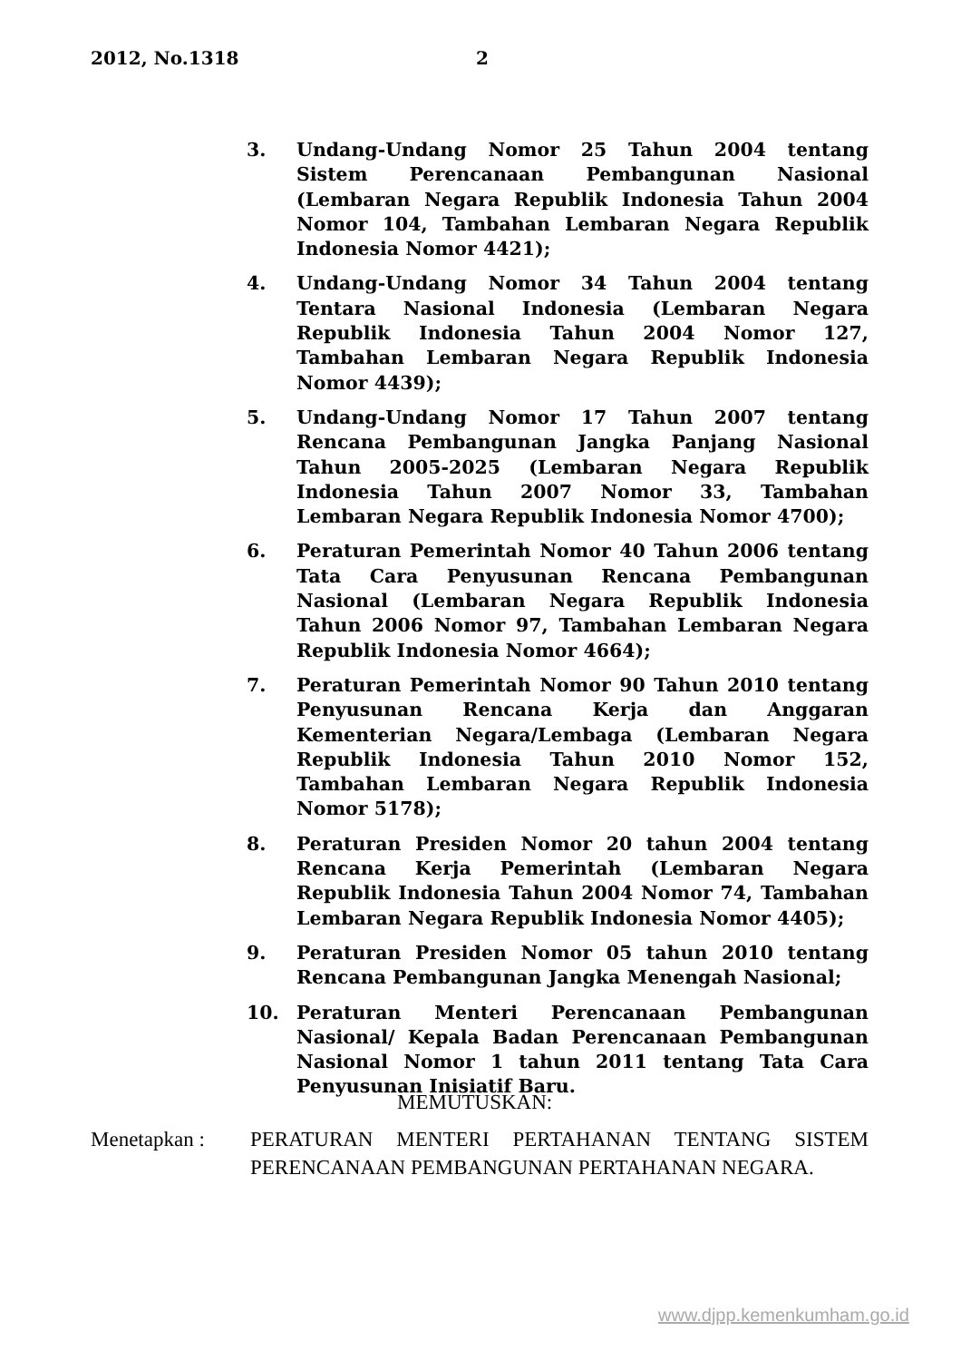2012, No.1318 2
3. Undang-Undang Nomor 25 Tahun 2004 tentang Sistem Perencanaan Pembangunan Nasional (Lembaran Negara Republik Indonesia Tahun 2004 Nomor 104, Tambahan Lembaran Negara Republik Indonesia Nomor 4421);
4. Undang-Undang Nomor 34 Tahun 2004 tentang Tentara Nasional Indonesia (Lembaran Negara Republik Indonesia Tahun 2004 Nomor 127, Tambahan Lembaran Negara Republik Indonesia Nomor 4439);
5. Undang-Undang Nomor 17 Tahun 2007 tentang Rencana Pembangunan Jangka Panjang Nasional Tahun 2005-2025 (Lembaran Negara Republik Indonesia Tahun 2007 Nomor 33, Tambahan Lembaran Negara Republik Indonesia Nomor 4700);
6. Peraturan Pemerintah Nomor 40 Tahun 2006 tentang Tata Cara Penyusunan Rencana Pembangunan Nasional (Lembaran Negara Republik Indonesia Tahun 2006 Nomor 97, Tambahan Lembaran Negara Republik Indonesia Nomor 4664);
7. Peraturan Pemerintah Nomor 90 Tahun 2010 tentang Penyusunan Rencana Kerja dan Anggaran Kementerian Negara/Lembaga (Lembaran Negara Republik Indonesia Tahun 2010 Nomor 152, Tambahan Lembaran Negara Republik Indonesia Nomor 5178);
8. Peraturan Presiden Nomor 20 tahun 2004 tentang Rencana Kerja Pemerintah (Lembaran Negara Republik Indonesia Tahun 2004 Nomor 74, Tambahan Lembaran Negara Republik Indonesia Nomor 4405);
9. Peraturan Presiden Nomor 05 tahun 2010 tentang Rencana Pembangunan Jangka Menengah Nasional;
10. Peraturan Menteri Perencanaan Pembangunan Nasional/ Kepala Badan Perencanaan Pembangunan Nasional Nomor 1 tahun 2011 tentang Tata Cara Penyusunan Inisiatif Baru.
MEMUTUSKAN:
Menetapkan : PERATURAN MENTERI PERTAHANAN TENTANG SISTEM PERENCANAAN PEMBANGUNAN PERTAHANAN NEGARA.
www.djpp.kemenkumham.go.id